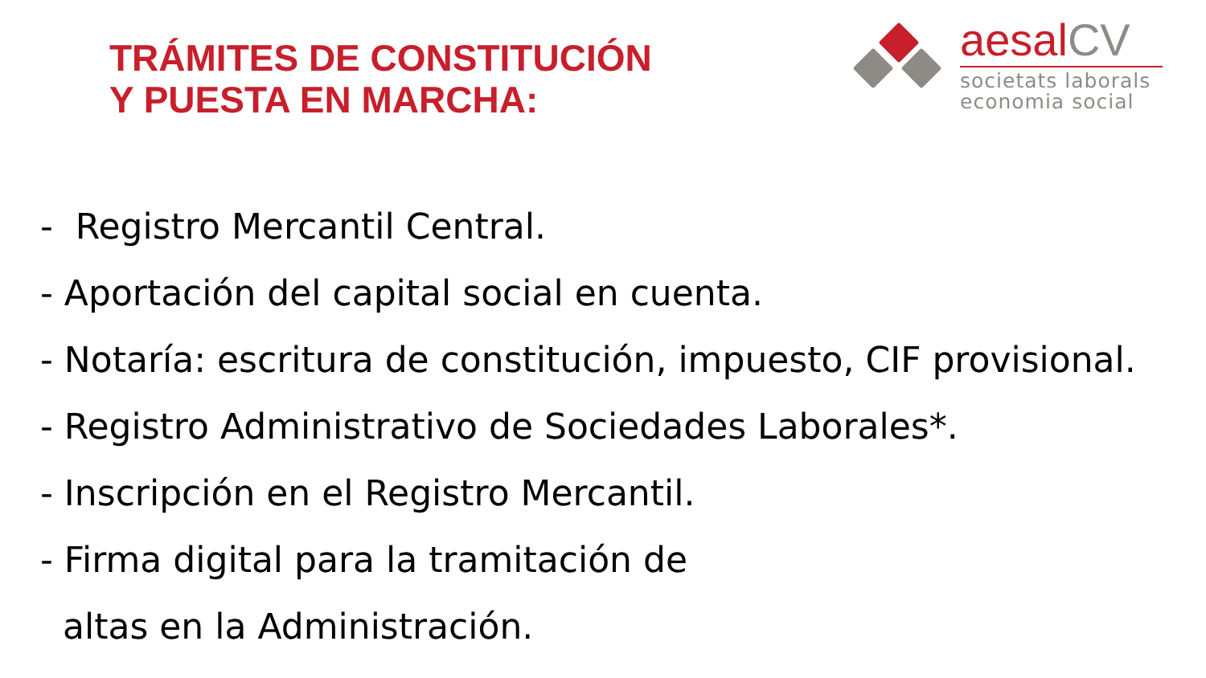TRÁMITES DE CONSTITUCIÓN
Y PUESTA EN MARCHA:
aesalCV
societats laborals
economia social
- Registro Mercantil Central.
- Aportación del capital social en cuenta.
- Notaría: escritura de constitución, impuesto, CIF provisional.
- Registro Administrativo de Sociedades Laborales*.
- Inscripción en el Registro Mercantil.
- Firma digital para la tramitación de
altas en la Administración.